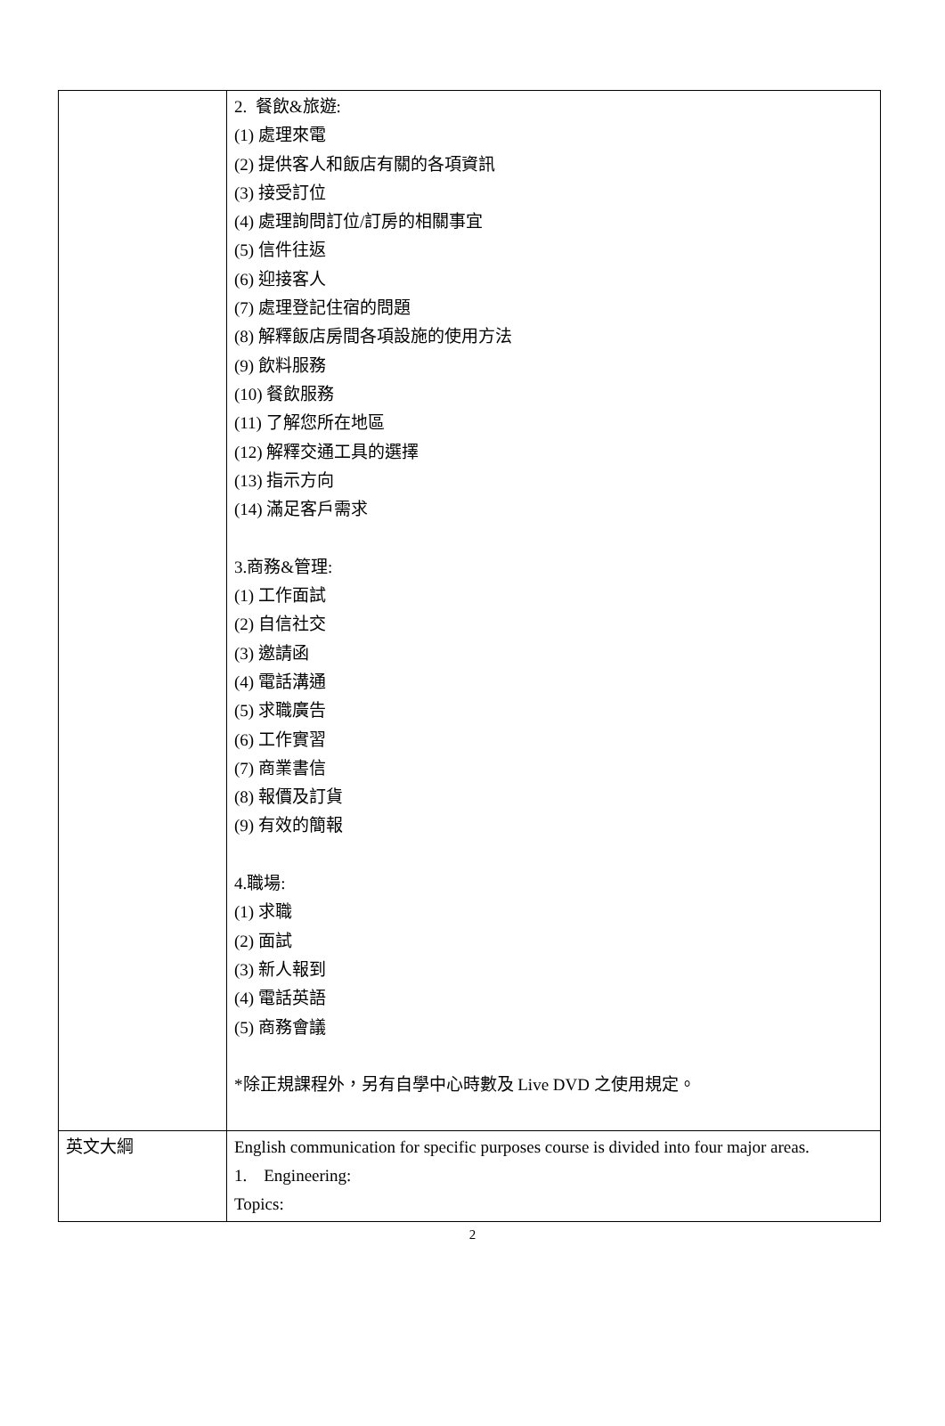| | 2. 餐飲&旅遊: (1) 處理來電 (2) 提供客人和飯店有關的各項資訊 (3) 接受訂位 (4) 處理詢問訂位/訂房的相關事宜 (5) 信件往返 (6) 迎接客人 (7) 處理登記住宿的問題 (8) 解釋飯店房間各項設施的使用方法 (9) 飲料服務 (10) 餐飲服務 (11) 了解您所在地區 (12) 解釋交通工具的選擇 (13) 指示方向 (14) 滿足客戶需求 3.商務&管理: (1) 工作面試 (2) 自信社交 (3) 邀請函 (4) 電話溝通 (5) 求職廣告 (6) 工作實習 (7) 商業書信 (8) 報價及訂貨 (9) 有效的簡報 4.職場: (1) 求職 (2) 面試 (3) 新人報到 (4) 電話英語 (5) 商務會議 *除正規課程外，另有自學中心時數及 Live DVD 之使用規定。 |
| 英文大綱 | English communication for specific purposes course is divided into four major areas. 1. Engineering: Topics: |
2